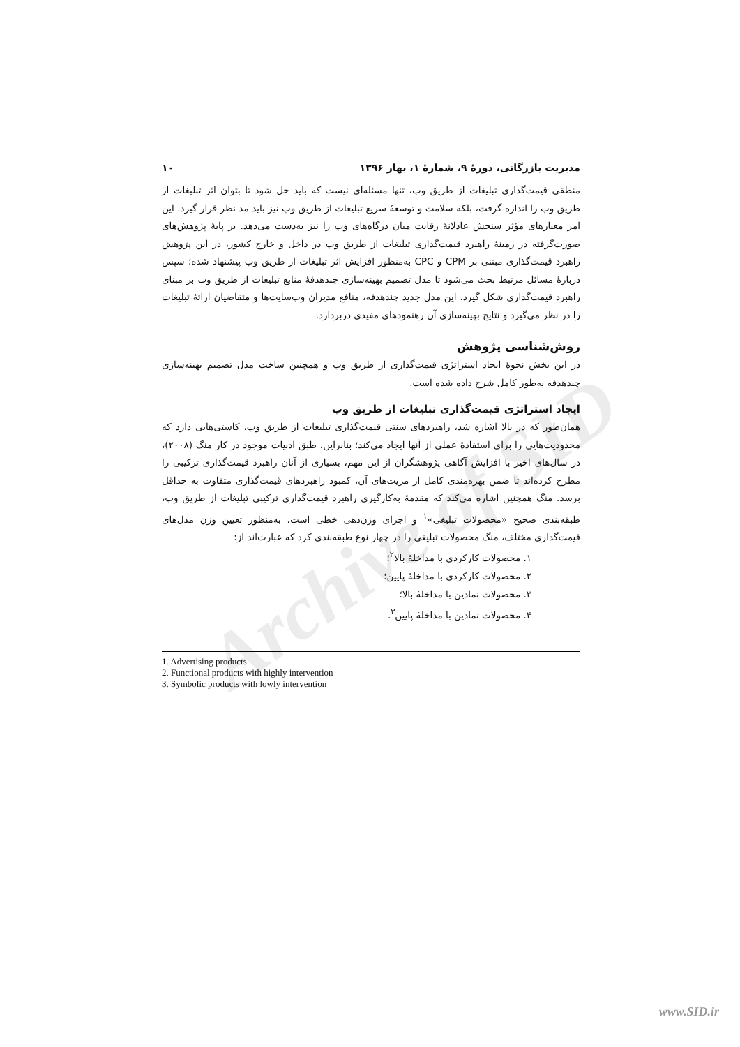Archive of SID
مدیریت بازرگانی، دورهٔ ۹، شمارهٔ ۱، بهار ۱۳۹۶ ۱۰
منطقی قیمت‌گذاری تبلیغات از طریق وب، تنها مسئله‌ای نیست که باید حل شود تا بتوان اثر تبلیغات از طریق وب را اندازه گرفت، بلکه سلامت و توسعهٔ سریع تبلیغات از طریق وب نیز باید مد نظر قرار گیرد. این امر معیارهای مؤثر سنجش عادلانهٔ رقابت میان درگاه‌های وب را نیز به‌دست می‌دهد. بر پایهٔ پژوهش‌های صورت‌گرفته در زمینهٔ راهبرد قیمت‌گذاری تبلیغات از طریق وب در داخل و خارج کشور، در این پژوهش راهبرد قیمت‌گذاری مبتنی بر CPM و CPC به‌منظور افزایش اثر تبلیغات از طریق وب پیشنهاد شده؛ سپس دربارهٔ مسائل مرتبط بحث می‌شود تا مدل تصمیم بهینه‌سازی چندهدفهٔ منابع تبلیغات از طریق وب بر مبنای راهبرد قیمت‌گذاری شکل گیرد. این مدل جدید چندهدفه، منافع مدیران وب‌سایت‌ها و متقاضیان ارائهٔ تبلیغات را در نظر می‌گیرد و نتایج بهینه‌سازی آن رهنمودهای مفیدی دربردارد.
روش‌شناسی پژوهش
در این بخش نحوهٔ ایجاد استراتژی قیمت‌گذاری از طریق وب و همچنین ساخت مدل تصمیم بهینه‌سازی چندهدفه به‌طور کامل شرح داده شده است.
ایجاد استراتژی قیمت‌گذاری تبلیغات از طریق وب
همان‌طور که در بالا اشاره شد، راهبردهای سنتی قیمت‌گذاری تبلیغات از طریق وب، کاستی‌هایی دارد که محدودیت‌هایی را برای استفادهٔ عملی از آنها ایجاد می‌کند؛ بنابراین، طبق ادبیات موجود در کار منگ (۲۰۰۸)، در سال‌های اخیر با افزایش آگاهی پژوهشگران از این مهم، بسیاری از آنان راهبرد قیمت‌گذاری ترکیبی را مطرح کرده‌اند تا ضمن بهره‌مندی کامل از مزیت‌های آن، کمبود راهبردهای قیمت‌گذاری متفاوت به حداقل برسد. منگ همچنین اشاره می‌کند که مقدمهٔ به‌کارگیری راهبرد قیمت‌گذاری ترکیبی تبلیغات از طریق وب، طبقه‌بندی صحیح «محصولات تبلیغی»<sup>۱</sup> و اجرای وزن‌دهی خطی است. به‌منظور تعیین وزن مدل‌های قیمت‌گذاری مختلف، منگ محصولات تبلیغی را در چهار نوع طبقه‌بندی کرد که عبارت‌اند از:
۱. محصولات کارکردی با مداخلهٔ بالا<sup>۲</sup>؛
۲. محصولات کارکردی با مداخلهٔ پایین؛
۳. محصولات نمادین با مداخلهٔ بالا؛
۴. محصولات نمادین با مداخلهٔ پایین<sup>۳</sup>.
1. Advertising products
2. Functional products with highly intervention
3. Symbolic products with lowly intervention
www.SID.ir